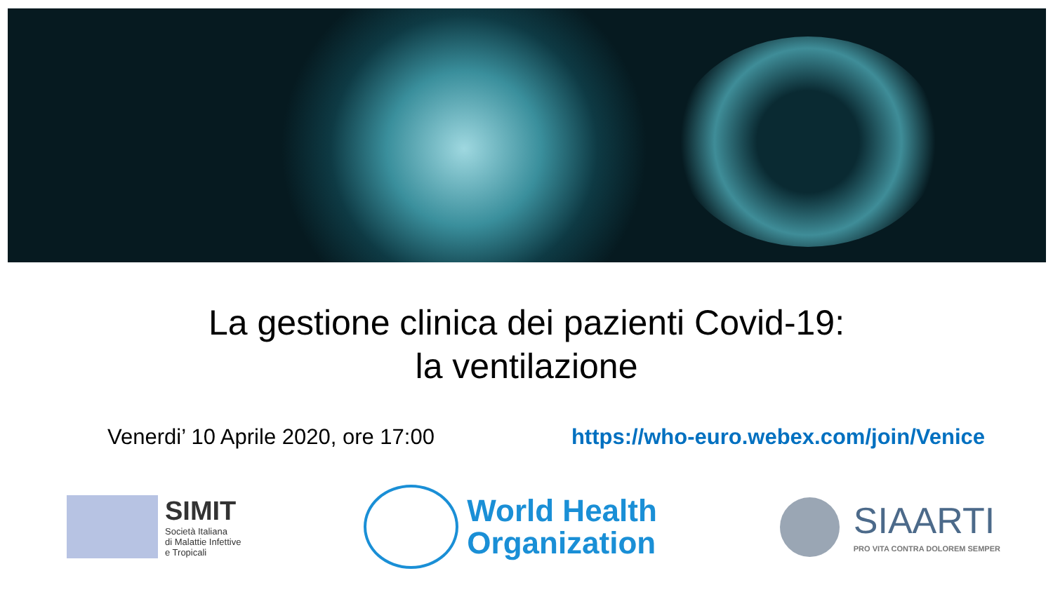La gestione clinica dei pazienti Covid-19:
la ventilazione
Venerdi’ 10 Aprile 2020, ore 17:00 https://who-euro.webex.com/join/Venice
SIMIT
Società Italiana
di Malattie Infettive
e Tropicali
World Health
Organization
SIAARTI
PRO VITA CONTRA DOLOREM SEMPER